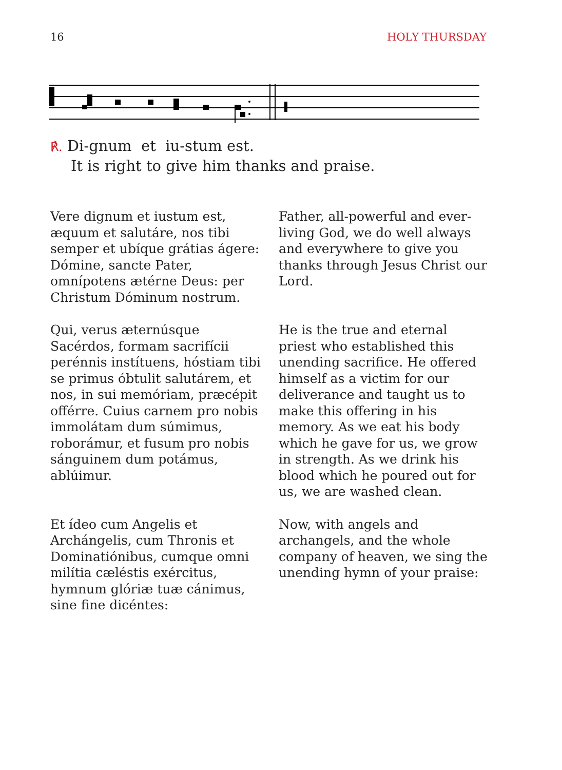16 HOLY THURSDAY
℟. Di-gnum et iu-stum est.
It is right to give him thanks and praise.
Vere dignum et iustum est, æquum et salutáre, nos tibi semper et ubíque grátias ágere: Dómine, sancte Pater, omnípotens ætérne Deus: per Christum Dóminum nostrum.
Father, all-powerful and ever-living God, we do well always and everywhere to give you thanks through Jesus Christ our Lord.
Qui, verus æternúsque Sacérdos, formam sacrifícii perénnis instítuens, hóstiam tibi se primus óbtulit salutárem, et nos, in sui memóriam, præcépit offérre. Cuius carnem pro nobis immolátam dum súmimus, roborámur, et fusum pro nobis sánguinem dum potámus, ablúimur.
He is the true and eternal priest who established this unending sacrifice. He offered himself as a victim for our deliverance and taught us to make this offering in his memory. As we eat his body which he gave for us, we grow in strength. As we drink his blood which he poured out for us, we are washed clean.
Et ídeo cum Angelis et Archángelis, cum Thronis et Dominatiónibus, cumque omni milítia cæléstis exércitus, hymnum glóriæ tuæ cánimus, sine fine dicéntes:
Now, with angels and archangels, and the whole company of heaven, we sing the unending hymn of your praise: